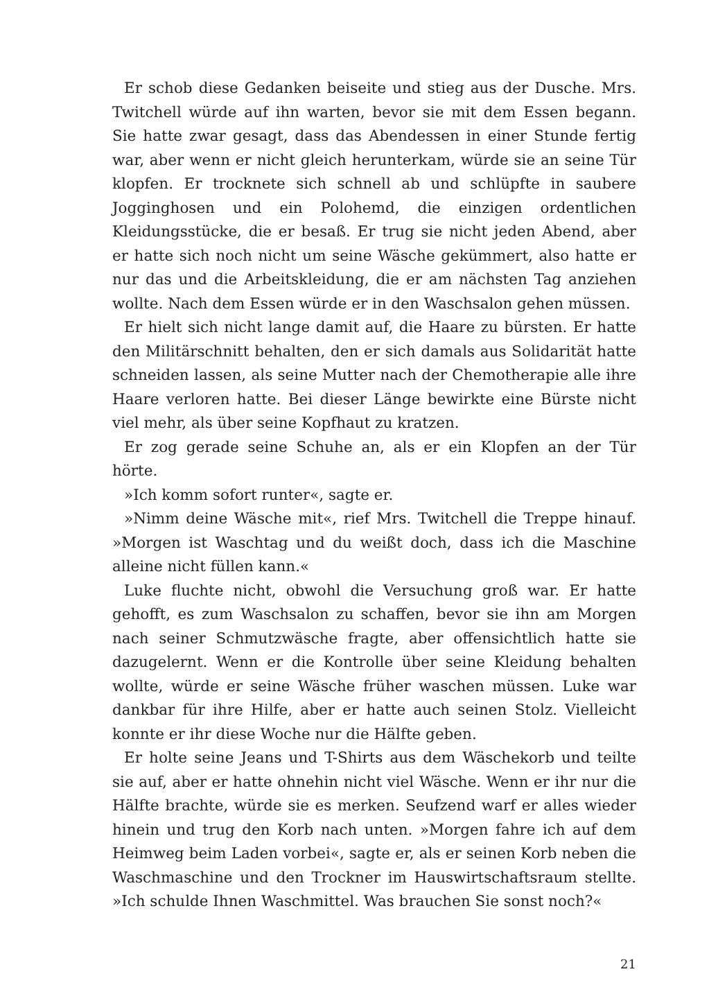Er schob diese Gedanken beiseite und stieg aus der Dusche. Mrs. Twitchell würde auf ihn warten, bevor sie mit dem Essen begann. Sie hatte zwar gesagt, dass das Abendessen in einer Stunde fertig war, aber wenn er nicht gleich herunterkam, würde sie an seine Tür klopfen. Er trocknete sich schnell ab und schlüpfte in saubere Jogginghosen und ein Polohemd, die einzigen ordentlichen Kleidungsstücke, die er besaß. Er trug sie nicht jeden Abend, aber er hatte sich noch nicht um seine Wäsche gekümmert, also hatte er nur das und die Arbeitskleidung, die er am nächsten Tag anziehen wollte. Nach dem Essen würde er in den Waschsalon gehen müssen.
Er hielt sich nicht lange damit auf, die Haare zu bürsten. Er hatte den Militärschnitt behalten, den er sich damals aus Solidarität hatte schneiden lassen, als seine Mutter nach der Chemotherapie alle ihre Haare verloren hatte. Bei dieser Länge bewirkte eine Bürste nicht viel mehr, als über seine Kopfhaut zu kratzen.
Er zog gerade seine Schuhe an, als er ein Klopfen an der Tür hörte.
»Ich komm sofort runter«, sagte er.
»Nimm deine Wäsche mit«, rief Mrs. Twitchell die Treppe hinauf. »Morgen ist Waschtag und du weißt doch, dass ich die Maschine alleine nicht füllen kann.«
Luke fluchte nicht, obwohl die Versuchung groß war. Er hatte gehofft, es zum Waschsalon zu schaffen, bevor sie ihn am Morgen nach seiner Schmutzwäsche fragte, aber offensichtlich hatte sie dazugelernt. Wenn er die Kontrolle über seine Kleidung behalten wollte, würde er seine Wäsche früher waschen müssen. Luke war dankbar für ihre Hilfe, aber er hatte auch seinen Stolz. Vielleicht konnte er ihr diese Woche nur die Hälfte geben.
Er holte seine Jeans und T-Shirts aus dem Wäschekorb und teilte sie auf, aber er hatte ohnehin nicht viel Wäsche. Wenn er ihr nur die Hälfte brachte, würde sie es merken. Seufzend warf er alles wieder hinein und trug den Korb nach unten. »Morgen fahre ich auf dem Heimweg beim Laden vorbei«, sagte er, als er seinen Korb neben die Waschmaschine und den Trockner im Hauswirtschaftsraum stellte. »Ich schulde Ihnen Waschmittel. Was brauchen Sie sonst noch?«
21